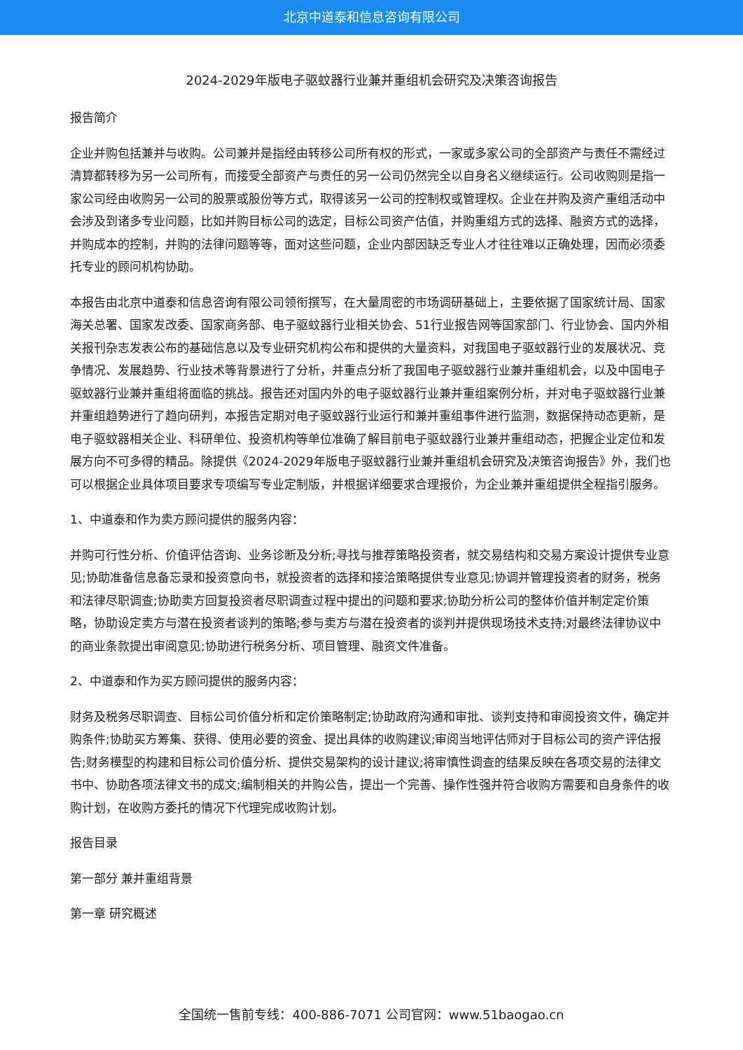北京中道泰和信息咨询有限公司
2024-2029年版电子驱蚊器行业兼并重组机会研究及决策咨询报告
报告简介
企业并购包括兼并与收购。公司兼并是指经由转移公司所有权的形式，一家或多家公司的全部资产与责任不需经过清算都转移为另一公司所有，而接受全部资产与责任的另一公司仍然完全以自身名义继续运行。公司收购则是指一家公司经由收购另一公司的股票或股份等方式，取得该另一公司的控制权或管理权。企业在并购及资产重组活动中会涉及到诸多专业问题，比如并购目标公司的选定，目标公司资产估值，并购重组方式的选择、融资方式的选择，并购成本的控制，并购的法律问题等等，面对这些问题，企业内部因缺乏专业人才往往难以正确处理，因而必须委托专业的顾问机构协助。
本报告由北京中道泰和信息咨询有限公司领衔撰写，在大量周密的市场调研基础上，主要依据了国家统计局、国家海关总署、国家发改委、国家商务部、电子驱蚊器行业相关协会、51行业报告网等国家部门、行业协会、国内外相关报刊杂志发表公布的基础信息以及专业研究机构公布和提供的大量资料，对我国电子驱蚊器行业的发展状况、竞争情况、发展趋势、行业技术等背景进行了分析，并重点分析了我国电子驱蚊器行业兼并重组机会，以及中国电子驱蚊器行业兼并重组将面临的挑战。报告还对国内外的电子驱蚊器行业兼并重组案例分析，并对电子驱蚊器行业兼并重组趋势进行了趋向研判，本报告定期对电子驱蚊器行业运行和兼并重组事件进行监测，数据保持动态更新，是电子驱蚊器相关企业、科研单位、投资机构等单位准确了解目前电子驱蚊器行业兼并重组动态，把握企业定位和发展方向不可多得的精品。除提供《2024-2029年版电子驱蚊器行业兼并重组机会研究及决策咨询报告》外，我们也可以根据企业具体项目要求专项编写专业定制版，并根据详细要求合理报价，为企业兼并重组提供全程指引服务。
1、中道泰和作为卖方顾问提供的服务内容：
并购可行性分析、价值评估咨询、业务诊断及分析;寻找与推荐策略投资者，就交易结构和交易方案设计提供专业意见;协助准备信息备忘录和投资意向书，就投资者的选择和接洽策略提供专业意见;协调并管理投资者的财务，税务和法律尽职调查;协助卖方回复投资者尽职调查过程中提出的问题和要求;协助分析公司的整体价值并制定定价策略，协助设定卖方与潜在投资者谈判的策略;参与卖方与潜在投资者的谈判并提供现场技术支持;对最终法律协议中的商业条款提出审阅意见;协助进行税务分析、项目管理、融资文件准备。
2、中道泰和作为买方顾问提供的服务内容：
财务及税务尽职调查、目标公司价值分析和定价策略制定;协助政府沟通和审批、谈判支持和审阅投资文件，确定并购条件;协助买方筹集、获得、使用必要的资金、提出具体的收购建议;审阅当地评估师对于目标公司的资产评估报告;财务模型的构建和目标公司价值分析、提供交易架构的设计建议;将审慎性调查的结果反映在各项交易的法律文书中、协助各项法律文书的成文;编制相关的并购公告，提出一个完善、操作性强并符合收购方需要和自身条件的收购计划，在收购方委托的情况下代理完成收购计划。
报告目录
第一部分 兼并重组背景
第一章 研究概述
全国统一售前专线：400-886-7071 公司官网：www.51baogao.cn